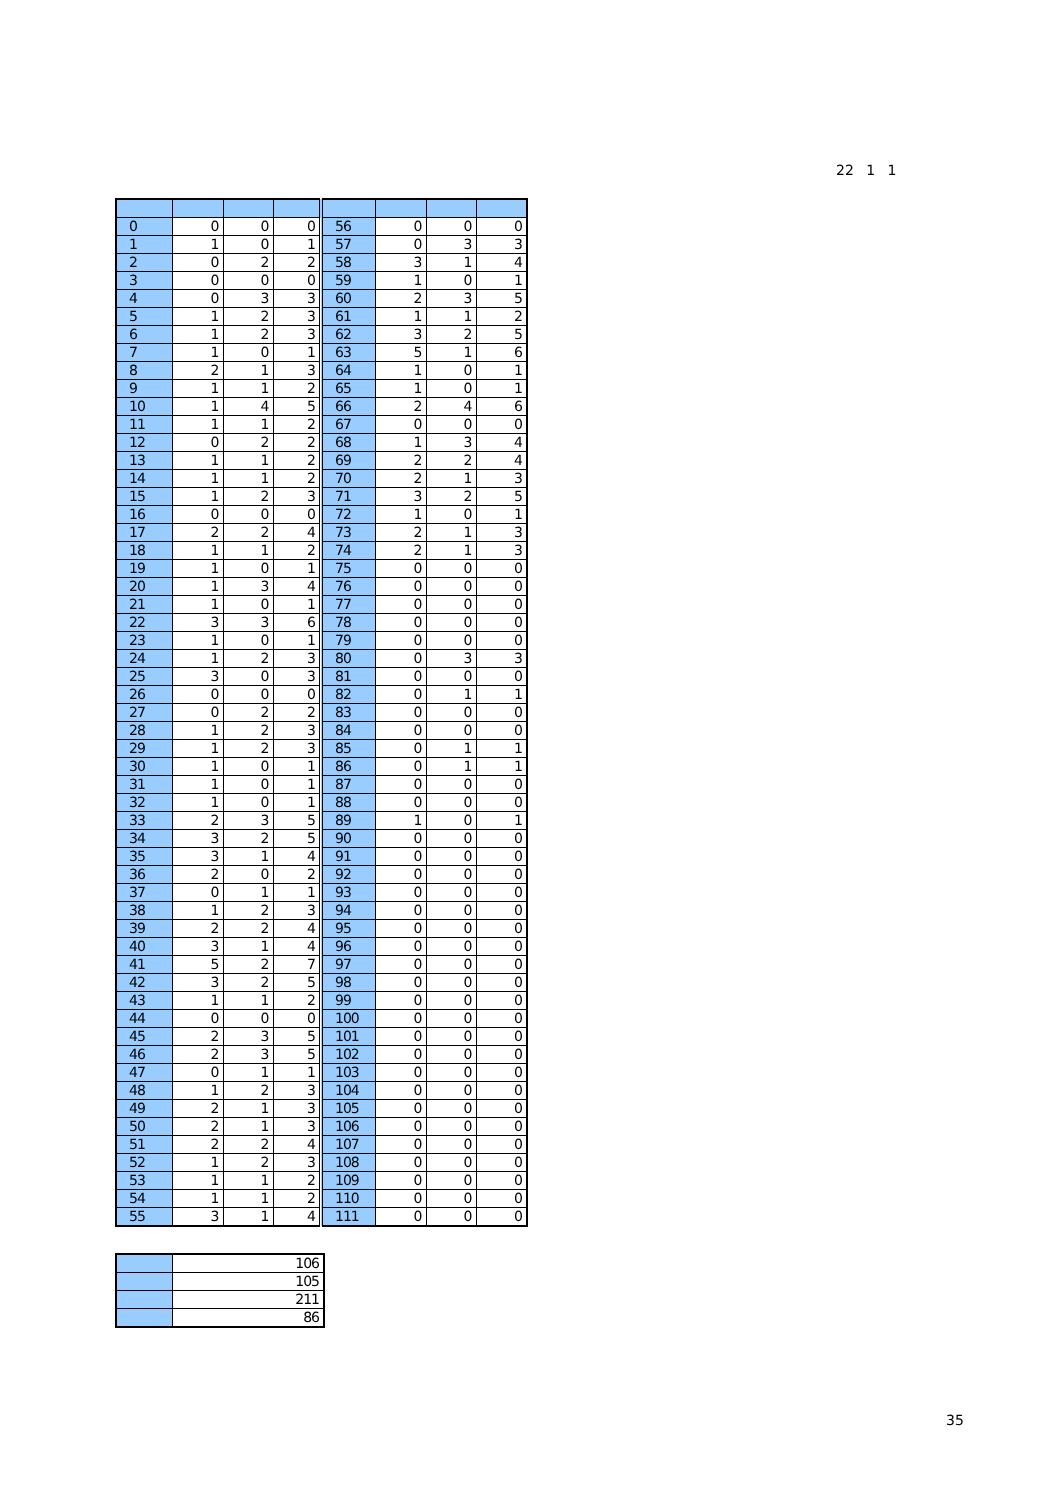22 1 1
| 0 | 0 | 0 | 0 | 56 | 0 | 0 | 0 |
| 1 | 1 | 0 | 1 | 57 | 0 | 3 | 3 |
| 2 | 0 | 2 | 2 | 58 | 3 | 1 | 4 |
| 3 | 0 | 0 | 0 | 59 | 1 | 0 | 1 |
| 4 | 0 | 3 | 3 | 60 | 2 | 3 | 5 |
| 5 | 1 | 2 | 3 | 61 | 1 | 1 | 2 |
| 6 | 1 | 2 | 3 | 62 | 3 | 2 | 5 |
| 7 | 1 | 0 | 1 | 63 | 5 | 1 | 6 |
| 8 | 2 | 1 | 3 | 64 | 1 | 0 | 1 |
| 9 | 1 | 1 | 2 | 65 | 1 | 0 | 1 |
| 10 | 1 | 4 | 5 | 66 | 2 | 4 | 6 |
| 11 | 1 | 1 | 2 | 67 | 0 | 0 | 0 |
| 12 | 0 | 2 | 2 | 68 | 1 | 3 | 4 |
| 13 | 1 | 1 | 2 | 69 | 2 | 2 | 4 |
| 14 | 1 | 1 | 2 | 70 | 2 | 1 | 3 |
| 15 | 1 | 2 | 3 | 71 | 3 | 2 | 5 |
| 16 | 0 | 0 | 0 | 72 | 1 | 0 | 1 |
| 17 | 2 | 2 | 4 | 73 | 2 | 1 | 3 |
| 18 | 1 | 1 | 2 | 74 | 2 | 1 | 3 |
| 19 | 1 | 0 | 1 | 75 | 0 | 0 | 0 |
| 20 | 1 | 3 | 4 | 76 | 0 | 0 | 0 |
| 21 | 1 | 0 | 1 | 77 | 0 | 0 | 0 |
| 22 | 3 | 3 | 6 | 78 | 0 | 0 | 0 |
| 23 | 1 | 0 | 1 | 79 | 0 | 0 | 0 |
| 24 | 1 | 2 | 3 | 80 | 0 | 3 | 3 |
| 25 | 3 | 0 | 3 | 81 | 0 | 0 | 0 |
| 26 | 0 | 0 | 0 | 82 | 0 | 1 | 1 |
| 27 | 0 | 2 | 2 | 83 | 0 | 0 | 0 |
| 28 | 1 | 2 | 3 | 84 | 0 | 0 | 0 |
| 29 | 1 | 2 | 3 | 85 | 0 | 1 | 1 |
| 30 | 1 | 0 | 1 | 86 | 0 | 1 | 1 |
| 31 | 1 | 0 | 1 | 87 | 0 | 0 | 0 |
| 32 | 1 | 0 | 1 | 88 | 0 | 0 | 0 |
| 33 | 2 | 3 | 5 | 89 | 1 | 0 | 1 |
| 34 | 3 | 2 | 5 | 90 | 0 | 0 | 0 |
| 35 | 3 | 1 | 4 | 91 | 0 | 0 | 0 |
| 36 | 2 | 0 | 2 | 92 | 0 | 0 | 0 |
| 37 | 0 | 1 | 1 | 93 | 0 | 0 | 0 |
| 38 | 1 | 2 | 3 | 94 | 0 | 0 | 0 |
| 39 | 2 | 2 | 4 | 95 | 0 | 0 | 0 |
| 40 | 3 | 1 | 4 | 96 | 0 | 0 | 0 |
| 41 | 5 | 2 | 7 | 97 | 0 | 0 | 0 |
| 42 | 3 | 2 | 5 | 98 | 0 | 0 | 0 |
| 43 | 1 | 1 | 2 | 99 | 0 | 0 | 0 |
| 44 | 0 | 0 | 0 | 100 | 0 | 0 | 0 |
| 45 | 2 | 3 | 5 | 101 | 0 | 0 | 0 |
| 46 | 2 | 3 | 5 | 102 | 0 | 0 | 0 |
| 47 | 0 | 1 | 1 | 103 | 0 | 0 | 0 |
| 48 | 1 | 2 | 3 | 104 | 0 | 0 | 0 |
| 49 | 2 | 1 | 3 | 105 | 0 | 0 | 0 |
| 50 | 2 | 1 | 3 | 106 | 0 | 0 | 0 |
| 51 | 2 | 2 | 4 | 107 | 0 | 0 | 0 |
| 52 | 1 | 2 | 3 | 108 | 0 | 0 | 0 |
| 53 | 1 | 1 | 2 | 109 | 0 | 0 | 0 |
| 54 | 1 | 1 | 2 | 110 | 0 | 0 | 0 |
| 55 | 3 | 1 | 4 | 111 | 0 | 0 | 0 |
| | 106 |
| | 105 |
| | 211 |
| | 86 |
35